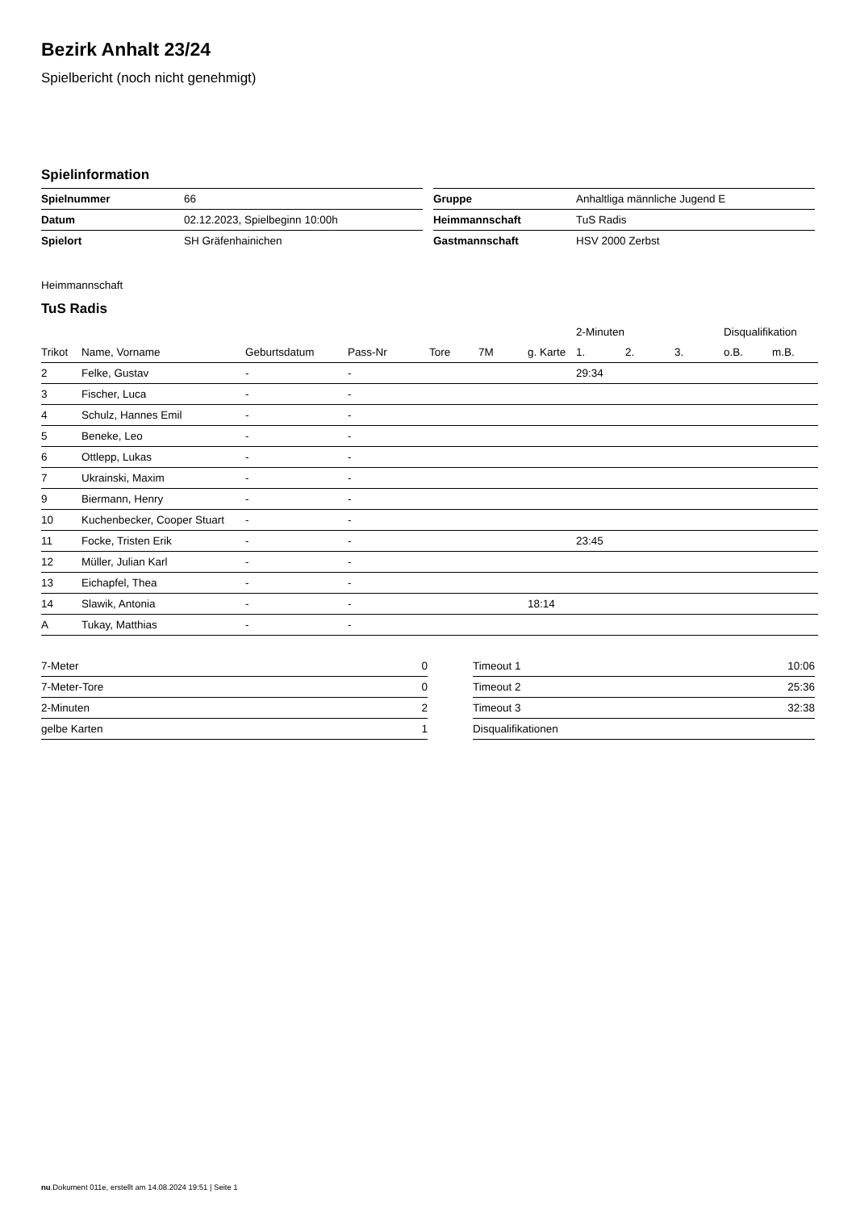Bezirk Anhalt 23/24
Spielbericht (noch nicht genehmigt)
Spielinformation
| Spielnummer | 66 |
| Datum | 02.12.2023, Spielbeginn 10:00h |
| Spielort | SH Gräfenhainichen |
| Gruppe | Anhaltliga männliche Jugend E |
| Heimmannschaft | TuS Radis |
| Gastmannschaft | HSV 2000 Zerbst |
Heimmannschaft
TuS Radis
| | | | | | | | 2-Minuten | | | Disqualifikation | |
| --- | --- | --- | --- | --- | --- | --- | --- | --- | --- | --- | --- |
| Trikot | Name, Vorname | Geburtsdatum | Pass-Nr | Tore | 7M | g. Karte | 1. | 2. | 3. | o.B. | m.B. |
| 2 | Felke, Gustav | - | - | | | | 29:34 | | | | |
| 3 | Fischer, Luca | - | - | | | | | | | | |
| 4 | Schulz, Hannes Emil | - | - | | | | | | | | |
| 5 | Beneke, Leo | - | - | | | | | | | | |
| 6 | Ottlepp, Lukas | - | - | | | | | | | | |
| 7 | Ukrainski, Maxim | - | - | | | | | | | | |
| 9 | Biermann, Henry | - | - | | | | | | | | |
| 10 | Kuchenbecker, Cooper Stuart | - | - | | | | | | | | |
| 11 | Focke, Tristen Erik | - | - | | | | 23:45 | | | | |
| 12 | Müller, Julian Karl | - | - | | | | | | | | |
| 13 | Eichapfel, Thea | - | - | | | | | | | | |
| 14 | Slawik, Antonia | - | - | | | 18:14 | | | | | |
| A | Tukay, Matthias | - | - | | | | | | | | |
| 7-Meter | 0 |
| 7-Meter-Tore | 0 |
| 2-Minuten | 2 |
| gelbe Karten | 1 |
| Timeout 1 | 10:06 |
| Timeout 2 | 25:36 |
| Timeout 3 | 32:38 |
| Disqualifikationen | |
nu.Dokument 011e, erstellt am 14.08.2024 19:51 | Seite 1